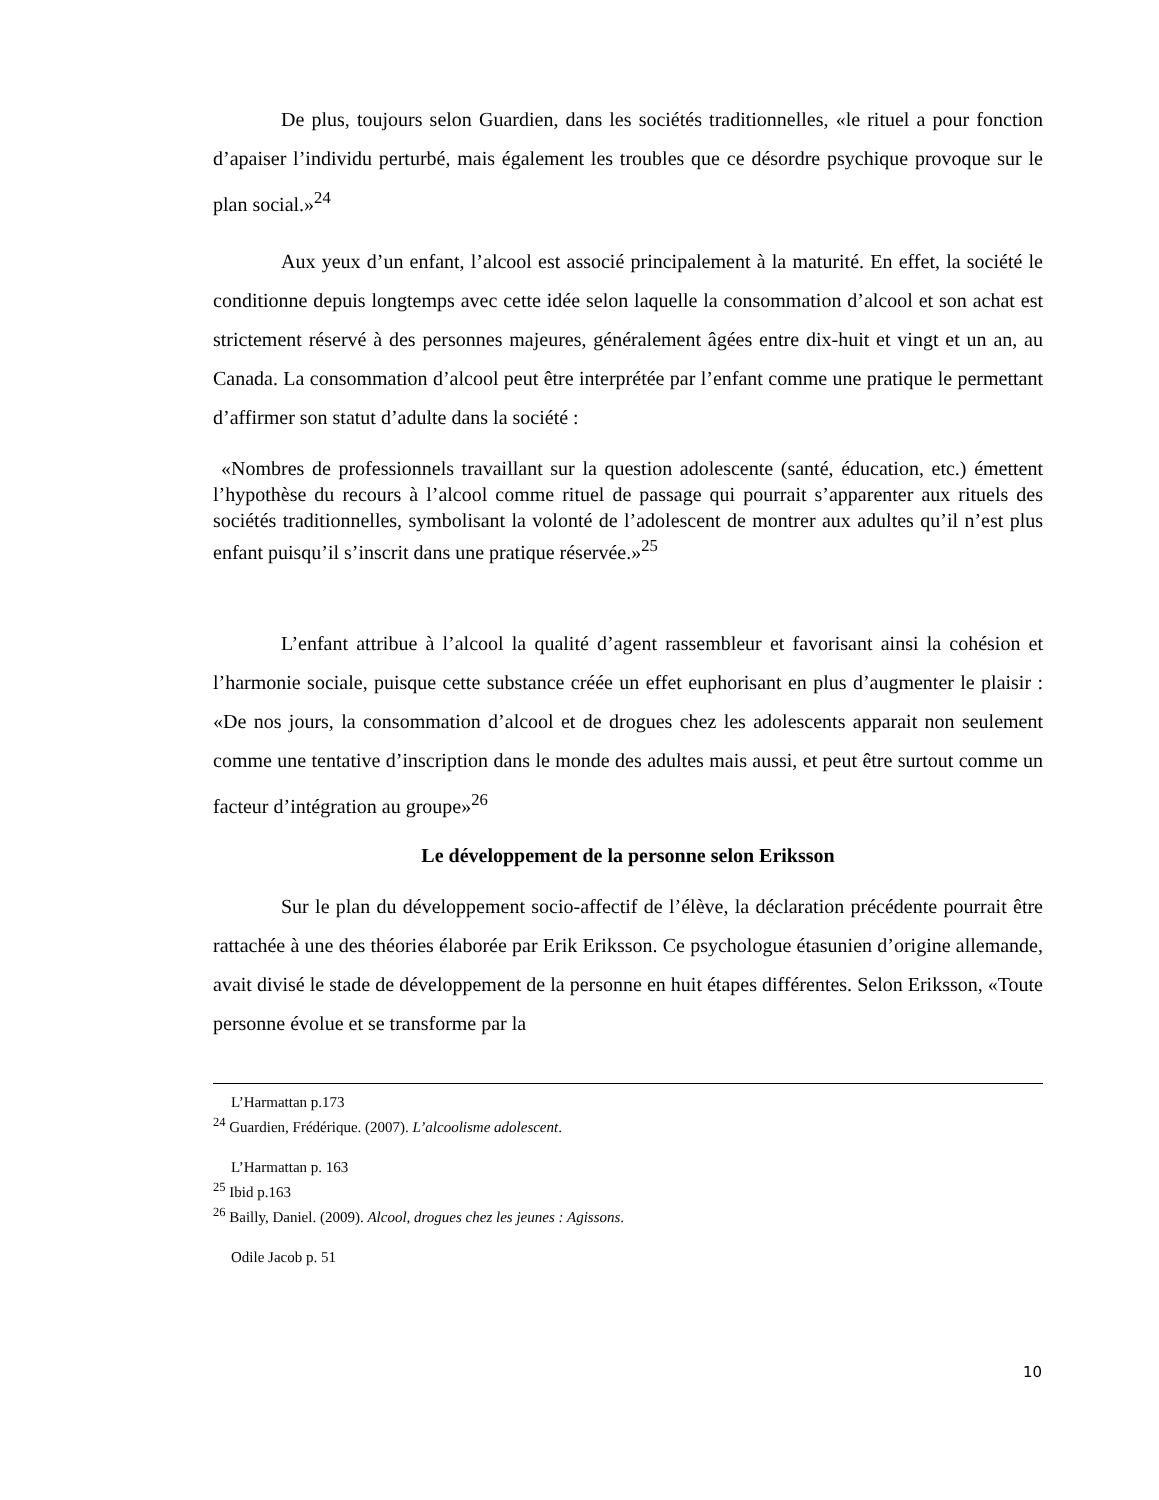De plus, toujours selon Guardien, dans les sociétés traditionnelles, «le rituel a pour fonction d’apaiser l’individu perturbé, mais également les troubles que ce désordre psychique provoque sur le plan social.»<sup>24</sup>
Aux yeux d’un enfant, l’alcool est associé principalement à la maturité. En effet, la société le conditionne depuis longtemps avec cette idée selon laquelle la consommation d’alcool et son achat est strictement réservé à des personnes majeures, généralement âgées entre dix-huit et vingt et un an, au Canada. La consommation d’alcool peut être interprétée par l’enfant comme une pratique le permettant d’affirmer son statut d’adulte dans la société :
«Nombres de professionnels travaillant sur la question adolescente (santé, éducation, etc.) émettent l’hypothèse du recours à l’alcool comme rituel de passage qui pourrait s’apparenter aux rituels des sociétés traditionnelles, symbolisant la volonté de l’adolescent de montrer aux adultes qu’il n’est plus enfant puisqu’il s’inscrit dans une pratique réservée.»<sup>25</sup>
L’enfant attribue à l’alcool la qualité d’agent rassembleur et favorisant ainsi la cohésion et l’harmonie sociale, puisque cette substance créée un effet euphorisant en plus d’augmenter le plaisir : «De nos jours, la consommation d’alcool et de drogues chez les adolescents apparait non seulement comme une tentative d’inscription dans le monde des adultes mais aussi, et peut être surtout comme un facteur d’intégration au groupe»<sup>26</sup>
Le développement de la personne selon Eriksson
Sur le plan du développement socio-affectif de l’élève, la déclaration précédente pourrait être rattachée à une des théories élaborée par Erik Eriksson. Ce psychologue étasunien d’origine allemande, avait divisé le stade de développement de la personne en huit étapes différentes. Selon Eriksson, «Toute personne évolue et se transforme par la
L’Harmattan p.173
<sup>24</sup> Guardien, Frédérique. (2007). L’alcoolisme adolescent.
L’Harmattan p. 163
<sup>25</sup> Ibid p.163
<sup>26</sup> Bailly, Daniel. (2009). Alcool, drogues chez les jeunes : Agissons.
Odile Jacob p. 51
10